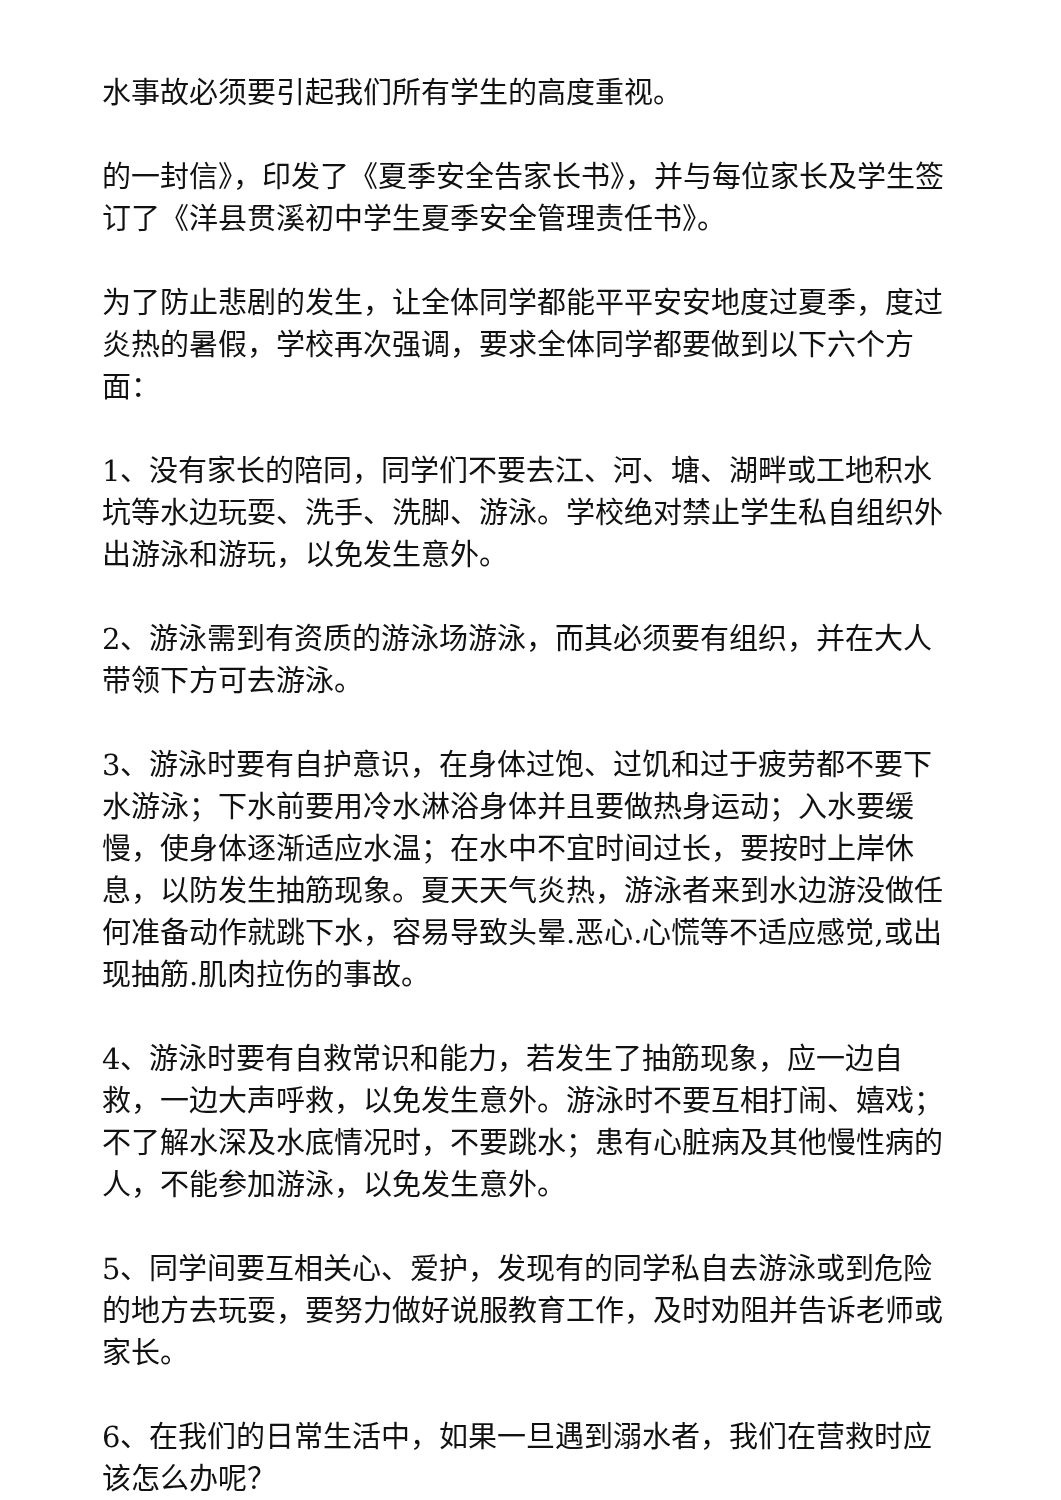水事故必须要引起我们所有学生的高度重视。
的一封信》，印发了《夏季安全告家长书》，并与每位家长及学生签订了《洋县贯溪初中学生夏季安全管理责任书》。
为了防止悲剧的发生，让全体同学都能平平安安地度过夏季，度过炎热的暑假，学校再次强调，要求全体同学都要做到以下六个方面：
1、没有家长的陪同，同学们不要去江、河、塘、湖畔或工地积水坑等水边玩耍、洗手、洗脚、游泳。学校绝对禁止学生私自组织外出游泳和游玩，以免发生意外。
2、游泳需到有资质的游泳场游泳，而其必须要有组织，并在大人带领下方可去游泳。
3、游泳时要有自护意识，在身体过饱、过饥和过于疲劳都不要下水游泳；下水前要用冷水淋浴身体并且要做热身运动；入水要缓慢，使身体逐渐适应水温；在水中不宜时间过长，要按时上岸休息，以防发生抽筋现象。夏天天气炎热，游泳者来到水边游没做任何准备动作就跳下水，容易导致头晕.恶心.心慌等不适应感觉,或出现抽筋.肌肉拉伤的事故。
4、游泳时要有自救常识和能力，若发生了抽筋现象，应一边自救，一边大声呼救，以免发生意外。游泳时不要互相打闹、嬉戏；不了解水深及水底情况时，不要跳水；患有心脏病及其他慢性病的人，不能参加游泳，以免发生意外。
5、同学间要互相关心、爱护，发现有的同学私自去游泳或到危险的地方去玩耍，要努力做好说服教育工作，及时劝阻并告诉老师或家长。
6、在我们的日常生活中，如果一旦遇到溺水者，我们在营救时应该怎么办呢？